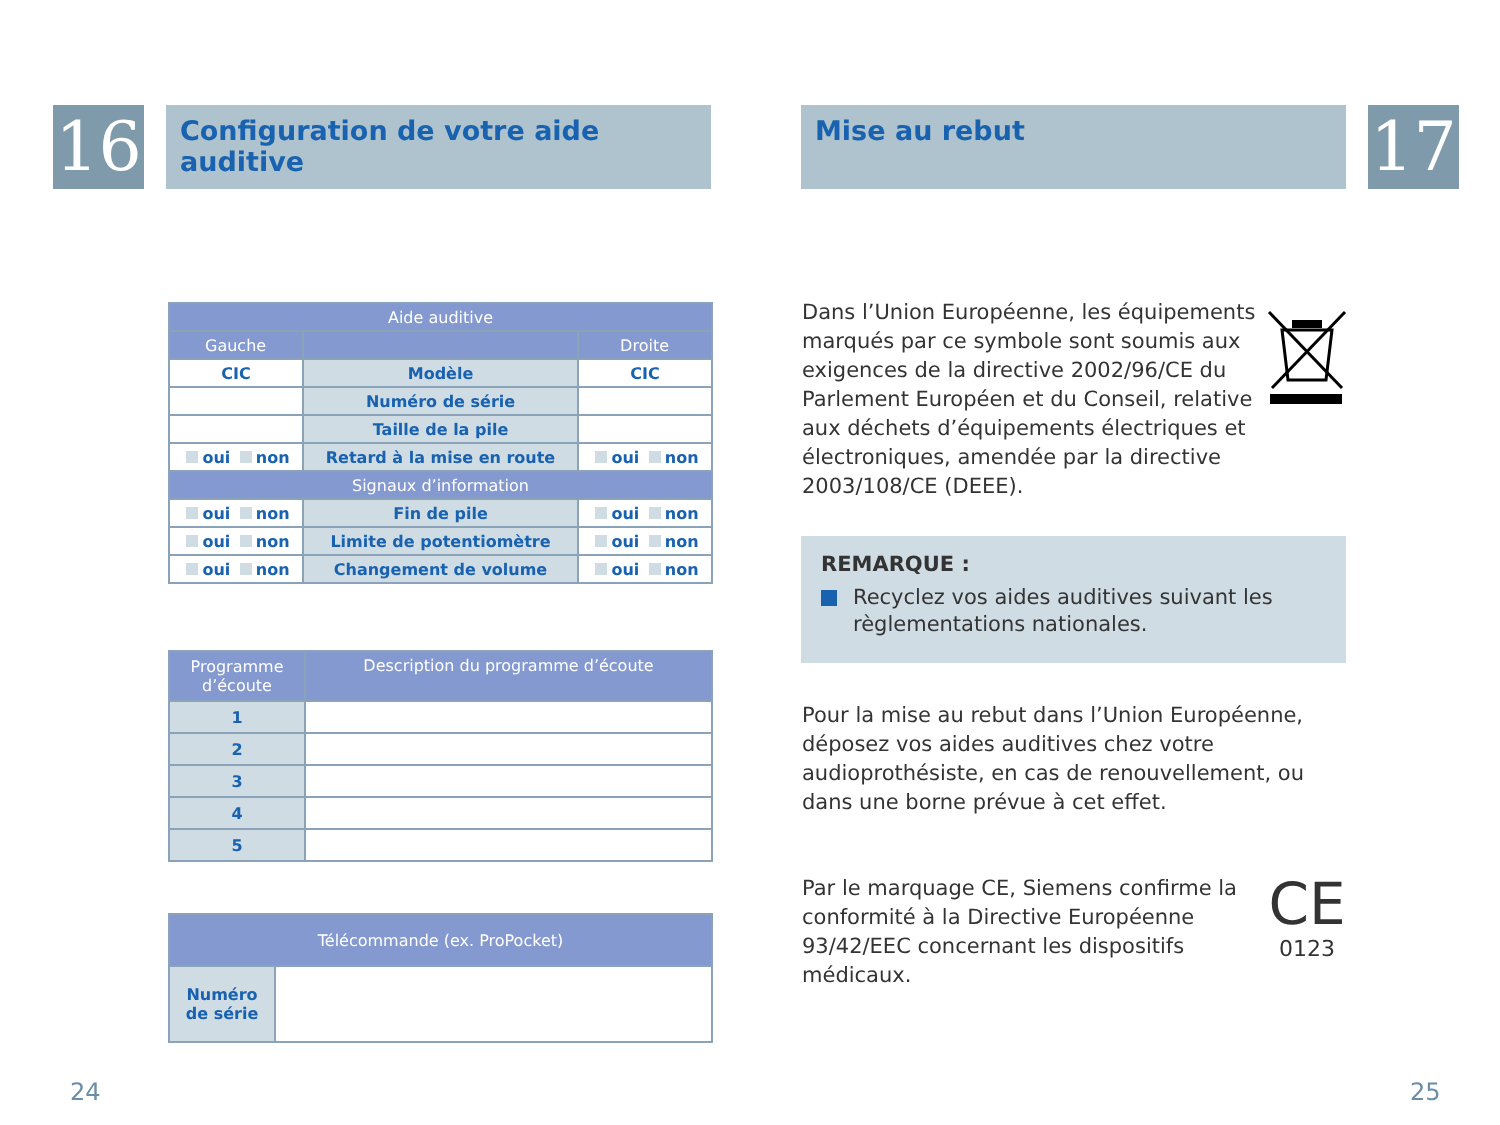16
Configuration de votre aide auditive
| Aide auditive | | |
| --- | --- | --- |
| Gauche | | Droite |
| CIC | Modèle | CIC |
| | Numéro de série | |
| | Taille de la pile | |
| oui non | Retard à la mise en route | oui non |
| Signaux d’information | | |
| oui non | Fin de pile | oui non |
| oui non | Limite de potentiomètre | oui non |
| oui non | Changement de volume | oui non |
| Programme d’écoute | Description du programme d’écoute |
| --- | --- |
| 1 | |
| 2 | |
| 3 | |
| 4 | |
| 5 | |
| Télécommande (ex. ProPocket) | |
| --- | --- |
| Numéro de série | |
24
Mise au rebut 17
25
Dans l’Union Européenne, les équipements marqués par ce symbole sont soumis aux exigences de la directive 2002/96/CE du Parlement Européen et du Conseil, relative aux déchets d’équipements électriques et électroniques, amendée par la directive 2003/108/CE (DEEE).
REMARQUE :
Recyclez vos aides auditives suivant les règlementations nationales.
Pour la mise au rebut dans l’Union Européenne, déposez vos aides auditives chez votre audioprothésiste, en cas de renouvellement, ou dans une borne prévue à cet effet.
CE
0123
Par le marquage CE, Siemens confirme la conformité à la Directive Européenne 93/42/EEC concernant les dispositifs médicaux.